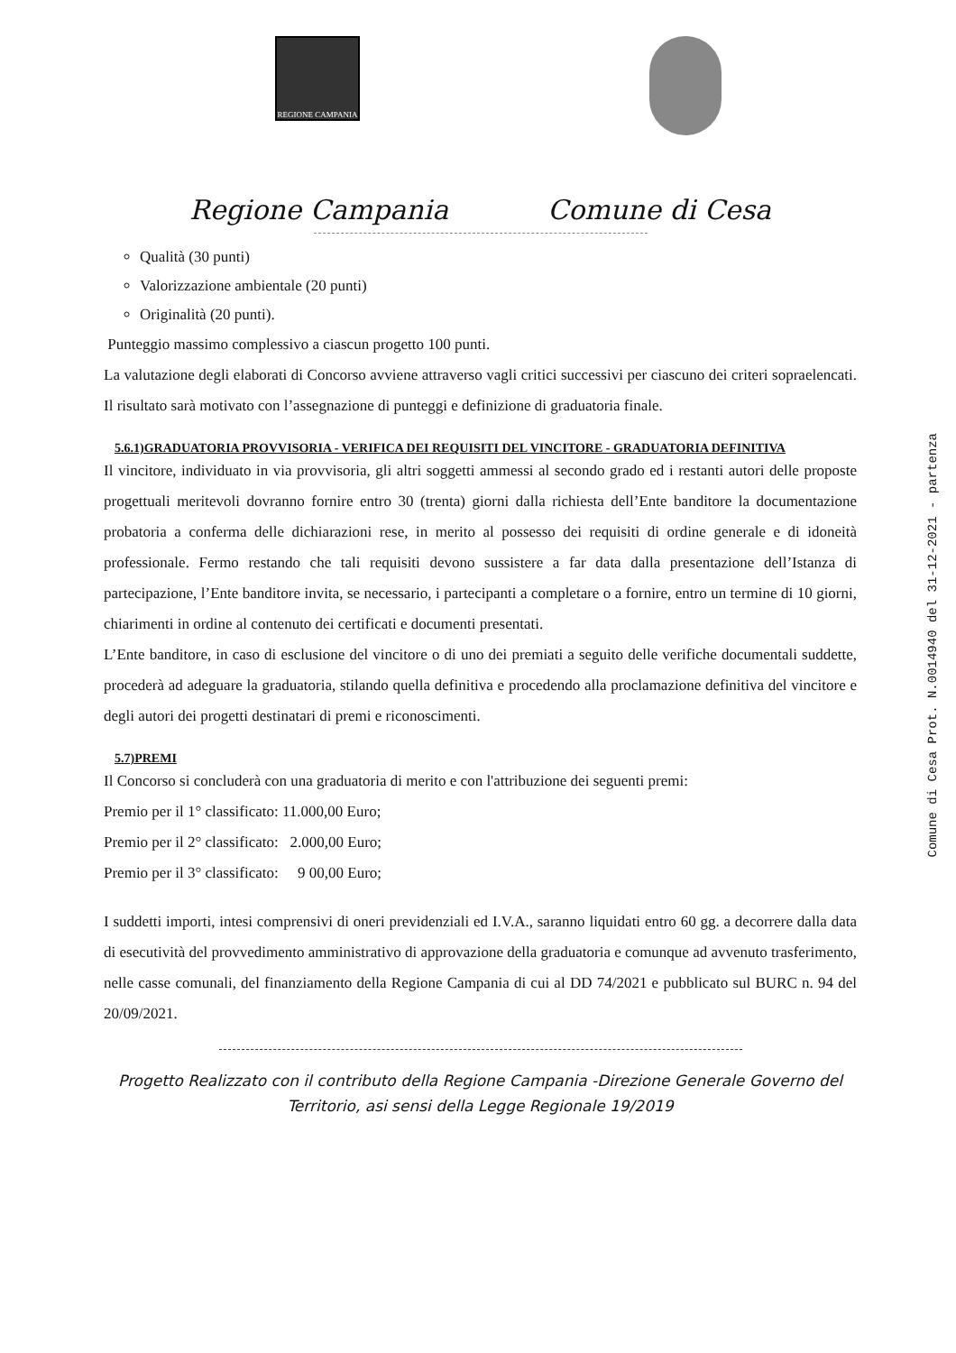Comune di Cesa Prot. N.0014940 del 31-12-2021 - partenza
REGIONE CAMPANIA
Regione Campania Comune di Cesa
Qualità (30 punti)
Valorizzazione ambientale (20 punti)
Originalità (20 punti).
Punteggio massimo complessivo a ciascun progetto 100 punti.
La valutazione degli elaborati di Concorso avviene attraverso vagli critici successivi per ciascuno dei criteri sopraelencati. Il risultato sarà motivato con l’assegnazione di punteggi e definizione di graduatoria finale.
5.6.1)GRADUATORIA PROVVISORIA - VERIFICA DEI REQUISITI DEL VINCITORE - GRADUATORIA DEFINITIVA
Il vincitore, individuato in via provvisoria, gli altri soggetti ammessi al secondo grado ed i restanti autori delle proposte progettuali meritevoli dovranno fornire entro 30 (trenta) giorni dalla richiesta dell’Ente banditore la documentazione probatoria a conferma delle dichiarazioni rese, in merito al possesso dei requisiti di ordine generale e di idoneità professionale. Fermo restando che tali requisiti devono sussistere a far data dalla presentazione dell’Istanza di partecipazione, l’Ente banditore invita, se necessario, i partecipanti a completare o a fornire, entro un termine di 10 giorni, chiarimenti in ordine al contenuto dei certificati e documenti presentati.
L’Ente banditore, in caso di esclusione del vincitore o di uno dei premiati a seguito delle verifiche documentali suddette, procederà ad adeguare la graduatoria, stilando quella definitiva e procedendo alla proclamazione definitiva del vincitore e degli autori dei progetti destinatari di premi e riconoscimenti.
5.7)PREMI
Il Concorso si concluderà con una graduatoria di merito e con l'attribuzione dei seguenti premi:
Premio per il 1° classificato: 11.000,00 Euro;
Premio per il 2° classificato: 2.000,00 Euro;
Premio per il 3° classificato: 9 00,00 Euro;
I suddetti importi, intesi comprensivi di oneri previdenziali ed I.V.A., saranno liquidati entro 60 gg. a decorrere dalla data di esecutività del provvedimento amministrativo di approvazione della graduatoria e comunque ad avvenuto trasferimento, nelle casse comunali, del finanziamento della Regione Campania di cui al DD 74/2021 e pubblicato sul BURC n. 94 del 20/09/2021.
Progetto Realizzato con il contributo della Regione Campania -Direzione Generale Governo del Territorio, asi sensi della Legge Regionale 19/2019